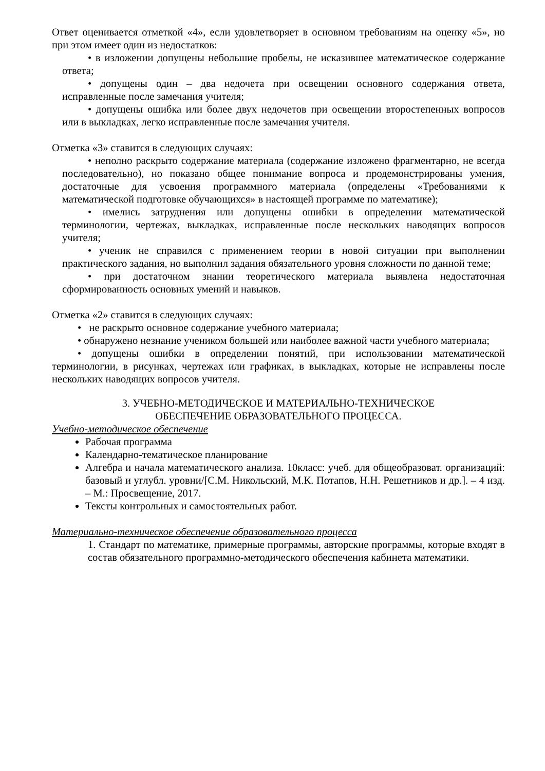Ответ оценивается отметкой «4», если удовлетворяет в основном требованиям на оценку «5», но при этом имеет один из недостатков:
• в изложении допущены небольшие пробелы, не исказившее математическое содержание ответа;
• допущены один – два недочета при освещении основного содержания ответа, исправленные после замечания учителя;
• допущены ошибка или более двух недочетов при освещении второстепенных вопросов или в выкладках, легко исправленные после замечания учителя.
Отметка «3» ставится в следующих случаях:
• неполно раскрыто содержание материала (содержание изложено фрагментарно, не всегда последовательно), но показано общее понимание вопроса и продемонстрированы умения, достаточные для усвоения программного материала (определены «Требованиями к математической подготовке обучающихся» в настоящей программе по математике);
• имелись затруднения или допущены ошибки в определении математической терминологии, чертежах, выкладках, исправленные после нескольких наводящих вопросов учителя;
• ученик не справился с применением теории в новой ситуации при выполнении практического задания, но выполнил задания обязательного уровня сложности по данной теме;
• при достаточном знании теоретического материала выявлена недостаточная сформированность основных умений и навыков.
Отметка «2» ставится в следующих случаях:
• не раскрыто основное содержание учебного материала;
• обнаружено незнание учеником большей или наиболее важной части учебного материала;
• допущены ошибки в определении понятий, при использовании математической терминологии, в рисунках, чертежах или графиках, в выкладках, которые не исправлены после нескольких наводящих вопросов учителя.
3. УЧЕБНО-МЕТОДИЧЕСКОЕ И МАТЕРИАЛЬНО-ТЕХНИЧЕСКОЕ
ОБЕСПЕЧЕНИЕ ОБРАЗОВАТЕЛЬНОГО ПРОЦЕССА.
Учебно-методическое обеспечение
Рабочая программа
Календарно-тематическое планирование
Алгебра и начала математического анализа. 10класс: учеб. для общеобразоват. организаций: базовый и углубл. уровни/[С.М. Никольский, М.К. Потапов, Н.Н. Решетников и др.]. – 4 изд. – М.: Просвещение, 2017.
Тексты контрольных и самостоятельных работ.
Материально-техническое обеспечение образовательного процесса
1. Стандарт по математике, примерные программы, авторские программы, которые входят в состав обязательного программно-методического обеспечения кабинета математики.